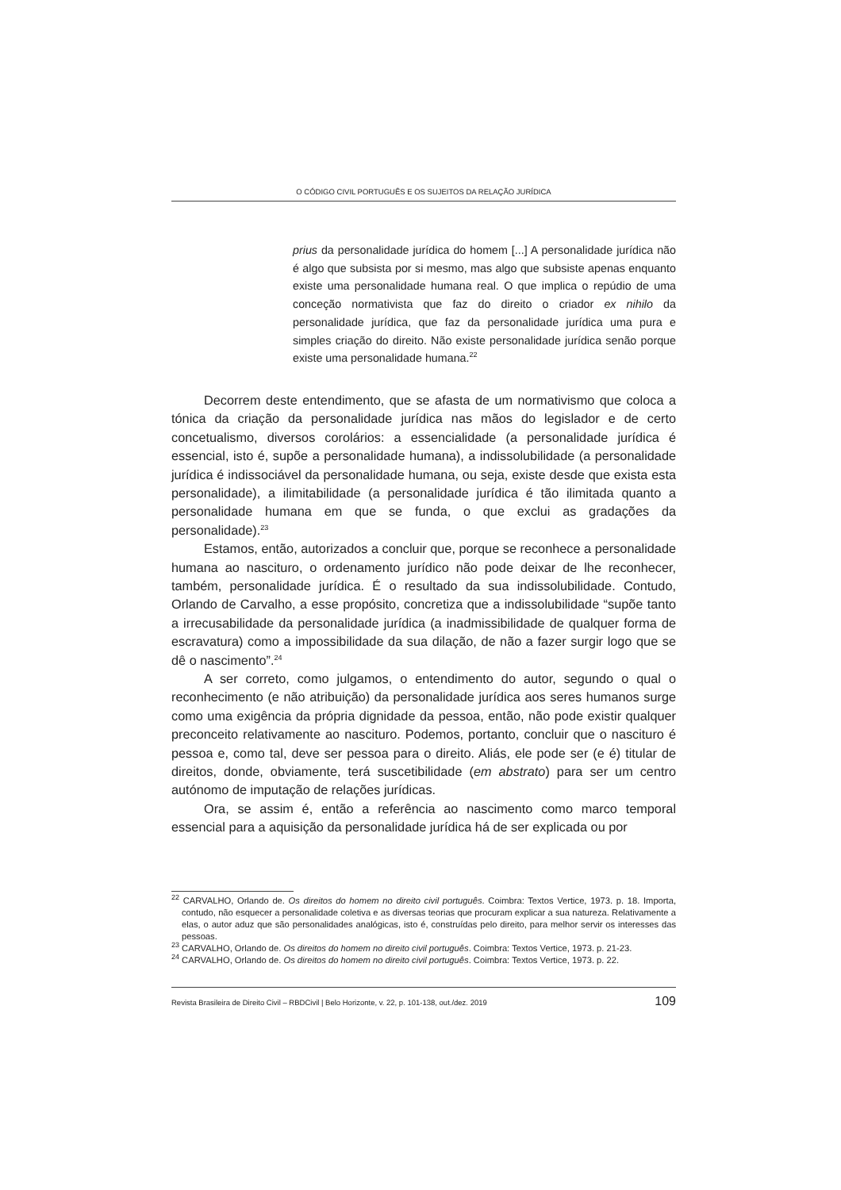O CÓDIGO CIVIL PORTUGUÊS E OS SUJEITOS DA RELAÇÃO JURÍDICA
prius da personalidade jurídica do homem [...] A personalidade jurídica não é algo que subsista por si mesmo, mas algo que subsiste apenas enquanto existe uma personalidade humana real. O que implica o repúdio de uma conceção normativista que faz do direito o criador ex nihilo da personalidade jurídica, que faz da personalidade jurídica uma pura e simples criação do direito. Não existe personalidade jurídica senão porque existe uma personalidade humana.<sup>22</sup>
Decorrem deste entendimento, que se afasta de um normativismo que coloca a tónica da criação da personalidade jurídica nas mãos do legislador e de certo concetualismo, diversos corolários: a essencialidade (a personalidade jurídica é essencial, isto é, supõe a personalidade humana), a indissolubilidade (a personalidade jurídica é indissociável da personalidade humana, ou seja, existe desde que exista esta personalidade), a ilimitabilidade (a personalidade jurídica é tão ilimitada quanto a personalidade humana em que se funda, o que exclui as gradações da personalidade).<sup>23</sup>
Estamos, então, autorizados a concluir que, porque se reconhece a personalidade humana ao nascituro, o ordenamento jurídico não pode deixar de lhe reconhecer, também, personalidade jurídica. É o resultado da sua indissolubilidade. Contudo, Orlando de Carvalho, a esse propósito, concretiza que a indissolubilidade “supõe tanto a irrecusabilidade da personalidade jurídica (a inadmissibilidade de qualquer forma de escravatura) como a impossibilidade da sua dilação, de não a fazer surgir logo que se dê o nascimento”.<sup>24</sup>
A ser correto, como julgamos, o entendimento do autor, segundo o qual o reconhecimento (e não atribuição) da personalidade jurídica aos seres humanos surge como uma exigência da própria dignidade da pessoa, então, não pode existir qualquer preconceito relativamente ao nascituro. Podemos, portanto, concluir que o nascituro é pessoa e, como tal, deve ser pessoa para o direito. Aliás, ele pode ser (e é) titular de direitos, donde, obviamente, terá suscetibilidade (em abstrato) para ser um centro autónomo de imputação de relações jurídicas.
Ora, se assim é, então a referência ao nascimento como marco temporal essencial para a aquisição da personalidade jurídica há de ser explicada ou por
<sup>22</sup> CARVALHO, Orlando de. Os direitos do homem no direito civil português. Coimbra: Textos Vertice, 1973. p. 18. Importa, contudo, não esquecer a personalidade coletiva e as diversas teorias que procuram explicar a sua natureza. Relativamente a elas, o autor aduz que são personalidades analógicas, isto é, construídas pelo direito, para melhor servir os interesses das pessoas.
<sup>23</sup> CARVALHO, Orlando de. Os direitos do homem no direito civil português. Coimbra: Textos Vertice, 1973. p. 21-23.
<sup>24</sup> CARVALHO, Orlando de. Os direitos do homem no direito civil português. Coimbra: Textos Vertice, 1973. p. 22.
Revista Brasileira de Direito Civil – RBDCivil | Belo Horizonte, v. 22, p. 101-138, out./dez. 2019 109